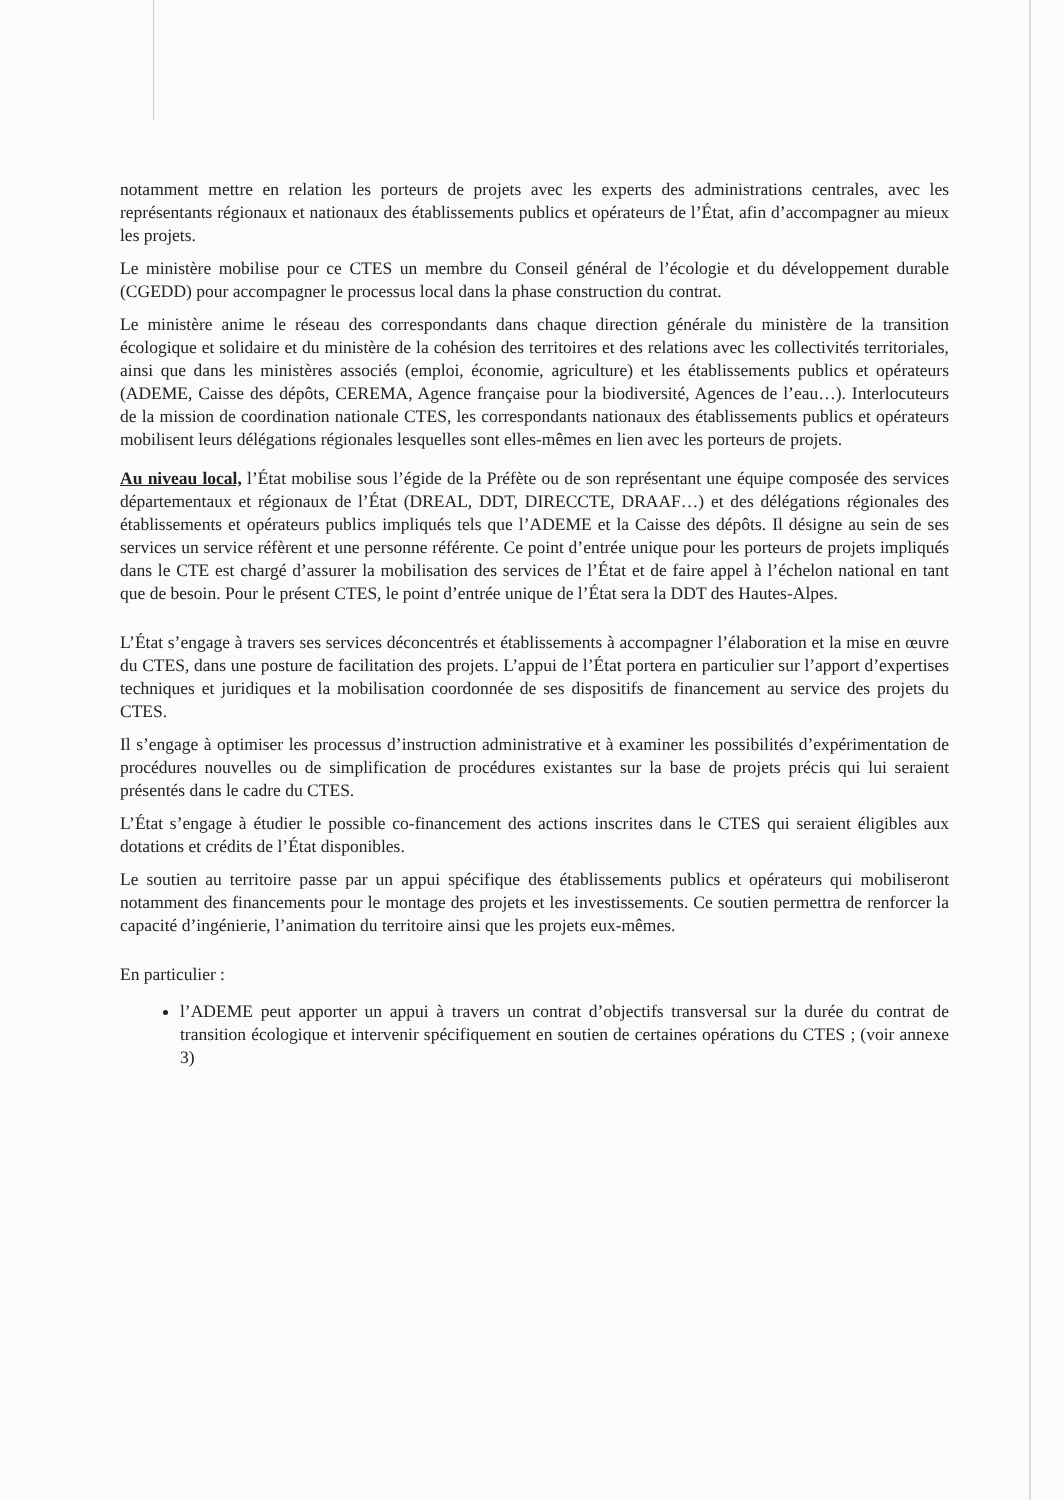notamment mettre en relation les porteurs de projets avec les experts des administrations centrales, avec les représentants régionaux et nationaux des établissements publics et opérateurs de l’État, afin d’accompagner au mieux les projets.
Le ministère mobilise pour ce CTES un membre du Conseil général de l’écologie et du développement durable (CGEDD) pour accompagner le processus local dans la phase construction du contrat.
Le ministère anime le réseau des correspondants dans chaque direction générale du ministère de la transition écologique et solidaire et du ministère de la cohésion des territoires et des relations avec les collectivités territoriales, ainsi que dans les ministères associés (emploi, économie, agriculture) et les établissements publics et opérateurs (ADEME, Caisse des dépôts, CEREMA, Agence française pour la biodiversité, Agences de l’eau…). Interlocuteurs de la mission de coordination nationale CTES, les correspondants nationaux des établissements publics et opérateurs mobilisent leurs délégations régionales lesquelles sont elles-mêmes en lien avec les porteurs de projets.
Au niveau local, l’État mobilise sous l’égide de la Préfète ou de son représentant une équipe composée des services départementaux et régionaux de l’État (DREAL, DDT, DIRECCTE, DRAAF…) et des délégations régionales des établissements et opérateurs publics impliqués tels que l’ADEME et la Caisse des dépôts. Il désigne au sein de ses services un service réfèrent et une personne référente. Ce point d’entrée unique pour les porteurs de projets impliqués dans le CTE est chargé d’assurer la mobilisation des services de l’État et de faire appel à l’échelon national en tant que de besoin. Pour le présent CTES, le point d’entrée unique de l’État sera la DDT des Hautes-Alpes.
L’État s’engage à travers ses services déconcentrés et établissements à accompagner l’élaboration et la mise en œuvre du CTES, dans une posture de facilitation des projets. L’appui de l’État portera en particulier sur l’apport d’expertises techniques et juridiques et la mobilisation coordonnée de ses dispositifs de financement au service des projets du CTES.
Il s’engage à optimiser les processus d’instruction administrative et à examiner les possibilités d’expérimentation de procédures nouvelles ou de simplification de procédures existantes sur la base de projets précis qui lui seraient présentés dans le cadre du CTES.
L’État s’engage à étudier le possible co-financement des actions inscrites dans le CTES qui seraient éligibles aux dotations et crédits de l’État disponibles.
Le soutien au territoire passe par un appui spécifique des établissements publics et opérateurs qui mobiliseront notamment des financements pour le montage des projets et les investissements. Ce soutien permettra de renforcer la capacité d’ingénierie, l’animation du territoire ainsi que les projets eux-mêmes.
En particulier :
l’ADEME peut apporter un appui à travers un contrat d’objectifs transversal sur la durée du contrat de transition écologique et intervenir spécifiquement en soutien de certaines opérations du CTES ; (voir annexe 3)